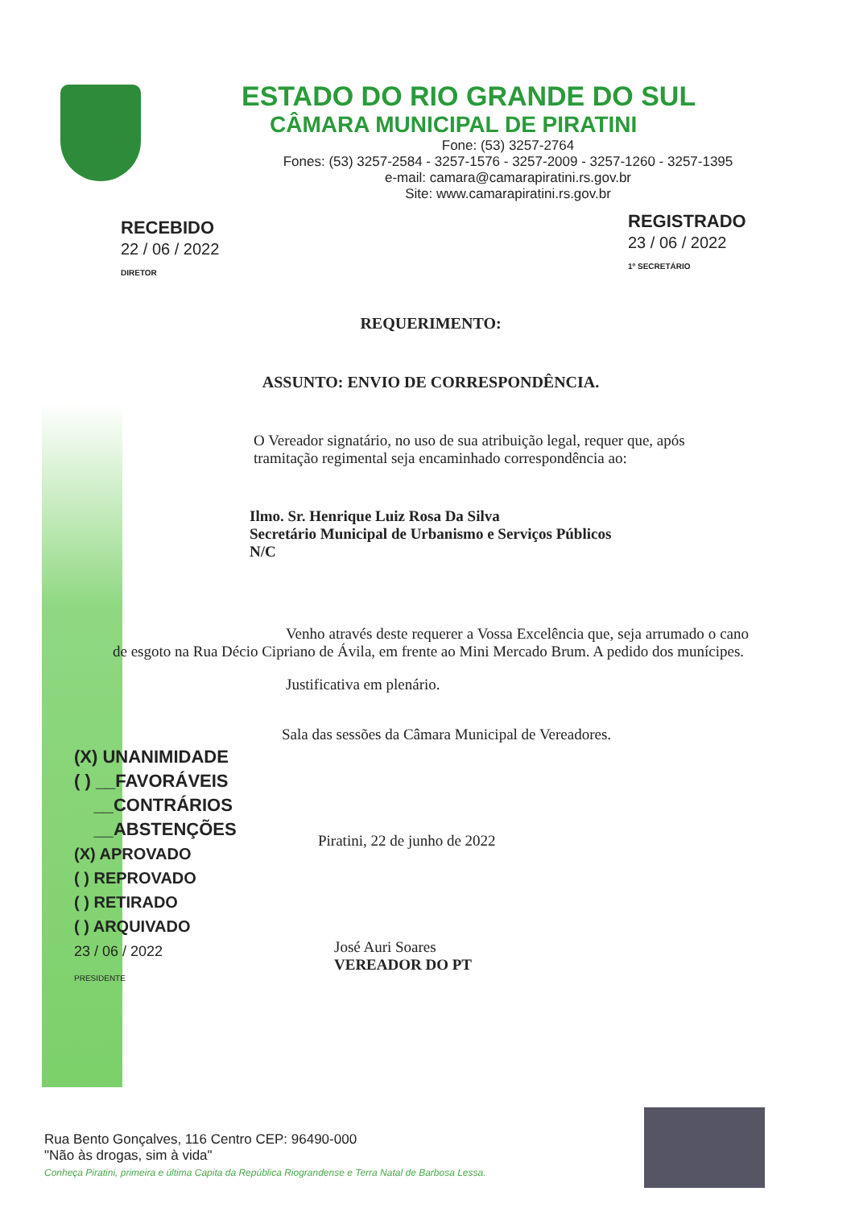ESTADO DO RIO GRANDE DO SUL
CÂMARA MUNICIPAL DE PIRATINI
Fone: (53) 3257-2764
Fones: (53) 3257-2584 - 3257-1576 - 3257-2009 - 3257-1260 - 3257-1395
e-mail: camara@camarapiratini.rs.gov.br
Site: www.camarapiratini.rs.gov.br
RECEBIDO
22 / 06 / 2022
DIRETOR
REGISTRADO
23 / 06 / 2022
1º SECRETÁRIO
REQUERIMENTO:
ASSUNTO: ENVIO DE CORRESPONDÊNCIA.
O Vereador signatário, no uso de sua atribuição legal, requer que, após tramitação regimental seja encaminhado correspondência ao:
Ilmo. Sr. Henrique Luiz Rosa Da Silva
Secretário Municipal de Urbanismo e Serviços Públicos
N/C
Venho através deste requerer a Vossa Excelência que, seja arrumado o cano de esgoto na Rua Décio Cipriano de Ávila, em frente ao Mini Mercado Brum. A pedido dos munícipes.
Justificativa em plenário.
Sala das sessões da Câmara Municipal de Vereadores.
Piratini, 22 de junho de 2022
José Auri Soares
VEREADOR DO PT
(X) UNANIMIDADE
( ) __FAVORÁVEIS
__CONTRÁRIOS
__ABSTENÇÕES
(X) APROVADO
( ) REPROVADO
( ) RETIRADO
( ) ARQUIVADO
23 / 06 / 2022
PRESIDENTE
Rua Bento Gonçalves, 116 Centro CEP: 96490-000
"Não às drogas, sim à vida"
Conheça Piratini, primeira e última Capita da República Riograndense e Terra Natal de Barbosa Lessa.